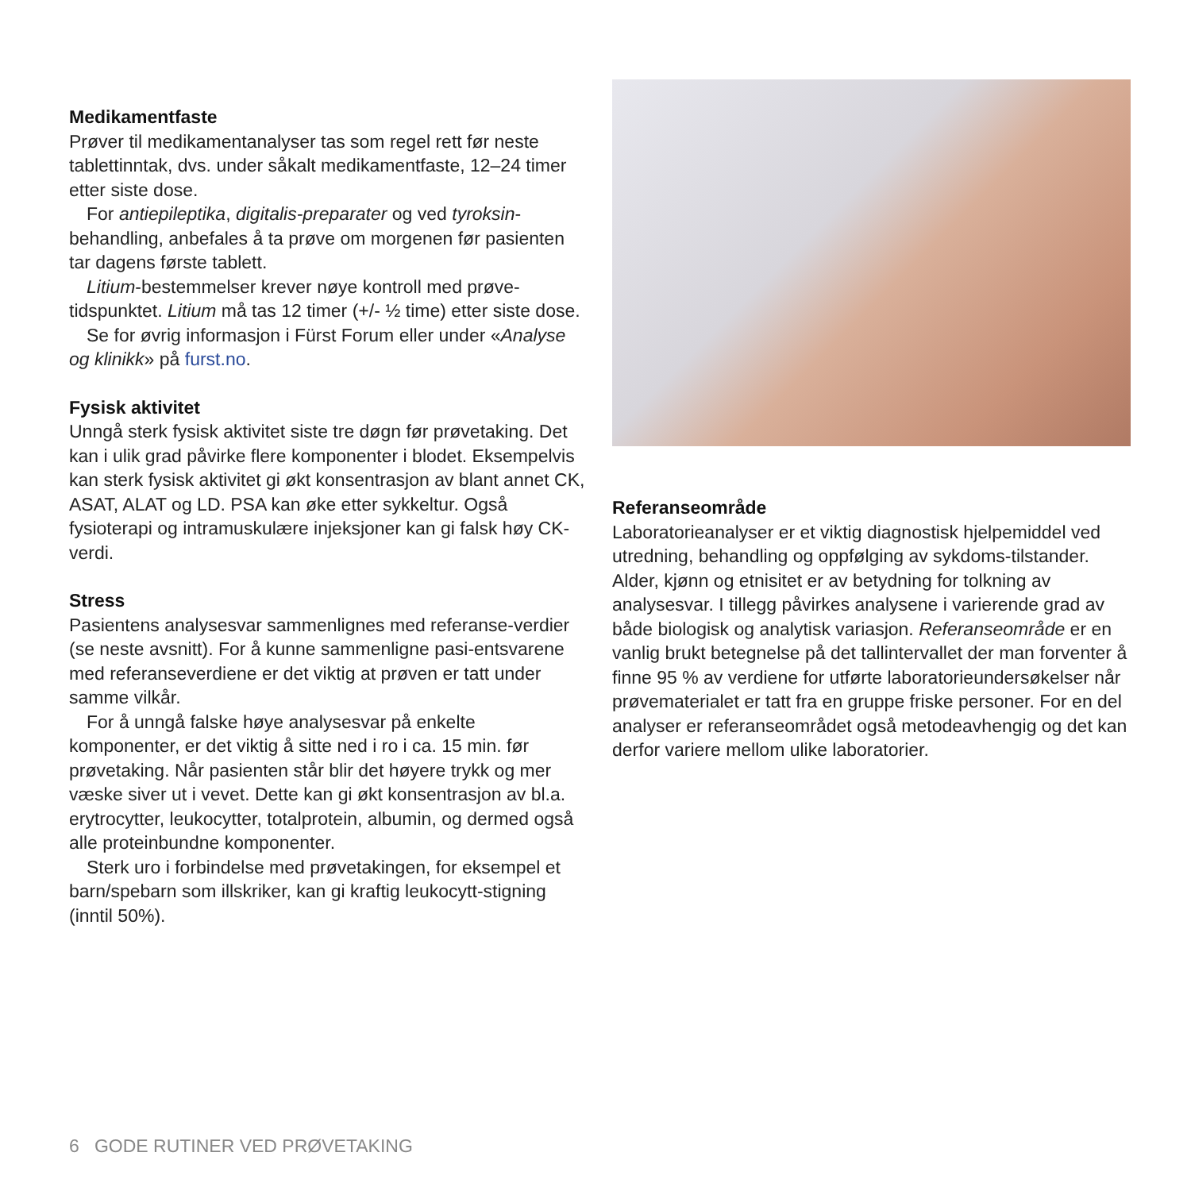Medikamentfaste
Prøver til medikamentanalyser tas som regel rett før neste tablettinntak, dvs. under såkalt medikamentfaste, 12–24 timer etter siste dose.
For antiepileptika, digitalis-preparater og ved tyroksin-behandling, anbefales å ta prøve om morgenen før pasienten tar dagens første tablett.
Litium-bestemmelser krever nøye kontroll med prøve-tidspunktet. Litium må tas 12 timer (+/- ½ time) etter siste dose.
Se for øvrig informasjon i Fürst Forum eller under «Analyse og klinikk» på furst.no.
Fysisk aktivitet
Unngå sterk fysisk aktivitet siste tre døgn før prøvetaking. Det kan i ulik grad påvirke flere komponenter i blodet. Eksempelvis kan sterk fysisk aktivitet gi økt konsentrasjon av blant annet CK, ASAT, ALAT og LD. PSA kan øke etter sykkeltur. Også fysioterapi og intramuskulære injeksjoner kan gi falsk høy CK-verdi.
Stress
Pasientens analysesvar sammenlignes med referanse-verdier (se neste avsnitt). For å kunne sammenligne pasi-entsvarene med referanseverdiene er det viktig at prøven er tatt under samme vilkår.
For å unngå falske høye analysesvar på enkelte komponenter, er det viktig å sitte ned i ro i ca. 15 min. før prøvetaking. Når pasienten står blir det høyere trykk og mer væske siver ut i vevet. Dette kan gi økt konsentrasjon av bl.a. erytrocytter, leukocytter, totalprotein, albumin, og dermed også alle proteinbundne komponenter.
Sterk uro i forbindelse med prøvetakingen, for eksempel et barn/spebarn som illskriker, kan gi kraftig leukocytt-stigning (inntil 50%).
Referanseområde
Laboratorieanalyser er et viktig diagnostisk hjelpemiddel ved utredning, behandling og oppfølging av sykdoms-tilstander. Alder, kjønn og etnisitet er av betydning for tolkning av analysesvar. I tillegg påvirkes analysene i varierende grad av både biologisk og analytisk variasjon. Referanseområde er en vanlig brukt betegnelse på det tallintervallet der man forventer å finne 95 % av verdiene for utførte laboratorieundersøkelser når prøvematerialet er tatt fra en gruppe friske personer. For en del analyser er referanseområdet også metodeavhengig og det kan derfor variere mellom ulike laboratorier.
6 GODE RUTINER VED PRØVETAKING